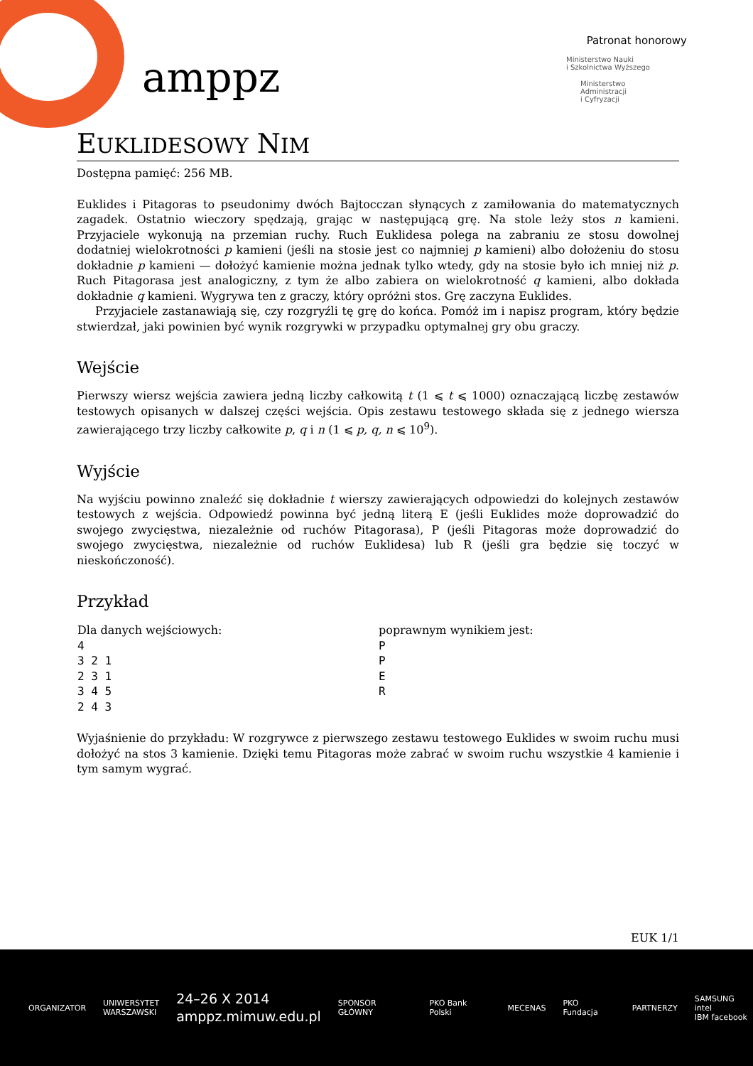amppz
Patronat honorowy
Ministerstwo Nauki
i Szkolnictwa Wyższego
Ministerstwo
Administracji
i Cyfryzacji
EUKLIDESOWY NIM
Dostępna pamięć: 256 MB.
Euklides i Pitagoras to pseudonimy dwóch Bajtocczan słynących z zamiłowania do matematycznych zagadek. Ostatnio wieczory spędzają, grając w następującą grę. Na stole leży stos n kamieni. Przyjaciele wykonują na przemian ruchy. Ruch Euklidesa polega na zabraniu ze stosu dowolnej dodatniej wielokrotności p kamieni (jeśli na stosie jest co najmniej p kamieni) albo dołożeniu do stosu dokładnie p kamieni — dołożyć kamienie można jednak tylko wtedy, gdy na stosie było ich mniej niż p. Ruch Pitagorasa jest analogiczny, z tym że albo zabiera on wielokrotność q kamieni, albo dokłada dokładnie q kamieni. Wygrywa ten z graczy, który opróżni stos. Grę zaczyna Euklides.
Przyjaciele zastanawiają się, czy rozgryźli tę grę do końca. Pomóż im i napisz program, który będzie stwierdzał, jaki powinien być wynik rozgrywki w przypadku optymalnej gry obu graczy.
Wejście
Pierwszy wiersz wejścia zawiera jedną liczby całkowitą t (1 ⩽ t ⩽ 1000) oznaczającą liczbę zestawów testowych opisanych w dalszej części wejścia. Opis zestawu testowego składa się z jednego wiersza zawierającego trzy liczby całkowite p, q i n (1 ⩽ p, q, n ⩽ 10<sup>9</sup>).
Wyjście
Na wyjściu powinno znaleźć się dokładnie t wierszy zawierających odpowiedzi do kolejnych zestawów testowych z wejścia. Odpowiedź powinna być jedną literą E (jeśli Euklides może doprowadzić do swojego zwycięstwa, niezależnie od ruchów Pitagorasa), P (jeśli Pitagoras może doprowadzić do swojego zwycięstwa, niezależnie od ruchów Euklidesa) lub R (jeśli gra będzie się toczyć w nieskończoność).
Przykład
| Dla danych wejściowych: 4 3 2 1 2 3 1 3 4 5 2 4 3 | poprawnym wynikiem jest: P P E R |
Wyjaśnienie do przykładu: W rozgrywce z pierwszego zestawu testowego Euklides w swoim ruchu musi dołożyć na stos 3 kamienie. Dzięki temu Pitagoras może zabrać w swoim ruchu wszystkie 4 kamienie i tym samym wygrać.
EUK 1/1
ORGANIZATOR UNIWERSYTET
WARSZAWSKI 24–26 X 2014
amppz.mimuw.edu.pl SPONSOR GŁÓWNY PKO Bank Polski MECENAS PKO Fundacja PARTNERZY SAMSUNG intel
IBM facebook